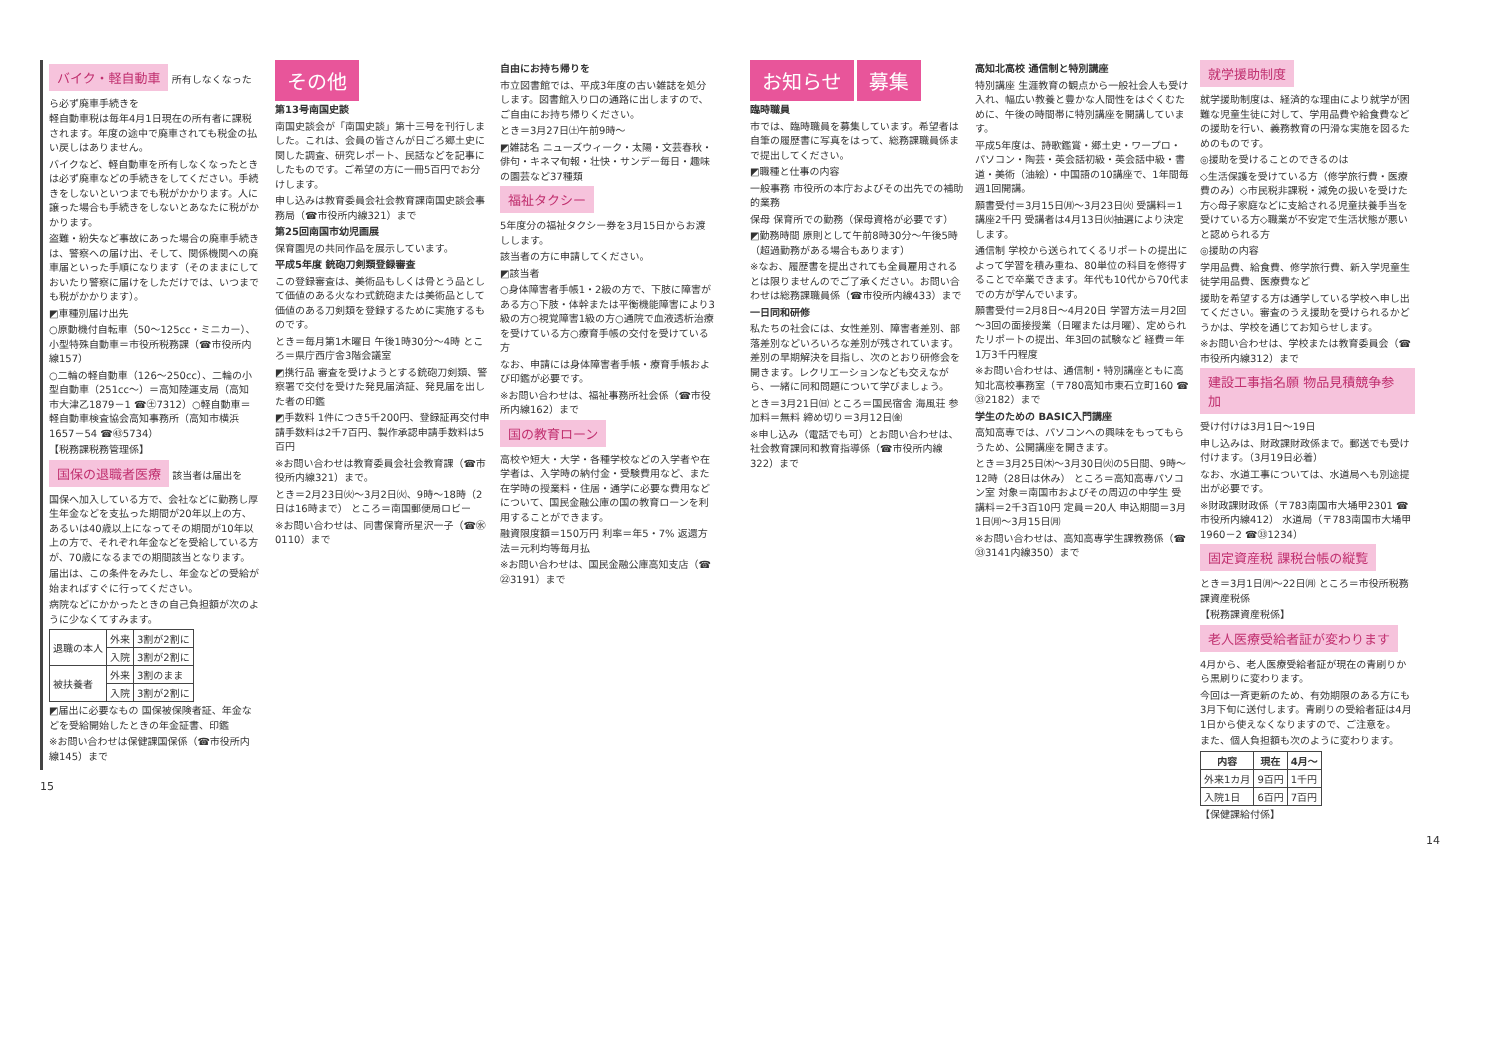バイク・軽自動車
所有しなくなったら必ず廃車手続きを
軽自動車税は毎年4月1日現在の所有者に課税されます。年度の途中で廃車されても税金の払い戻しはありません。
バイクなど、軽自動車を所有しなくなったときは必ず廃車などの手続きをしてください。手続きをしないといつまでも税がかかります。人に譲った場合も手続きをしないとあなたに税がかかります。
盗難・紛失など事故にあった場合の廃車手続きは、警察への届け出、そして、関係機関への廃車届といった手順になります（そのままにしておいたり警察に届けをしただけでは、いつまでも税がかかります）。
◩車種別届け出先
○原動機付自転車（50～125cc・ミニカー）、小型特殊自動車＝市役所税務課（☎市役所内線157）
○二輪の軽自動車（126～250cc）、二輪の小型自動車（251cc～）＝高知陸運支局（高知市大津乙1879－1 ☎㊏7312）○軽自動車＝軽自動車検査協会高知事務所（高知市横浜1657－54 ☎㊸5734）
【税務課税務管理係】
国保の退職者医療
該当者は届出を
国保へ加入している方で、会社などに勤務し厚生年金などを支払った期間が20年以上の方、あるいは40歳以上になってその期間が10年以上の方で、それぞれ年金などを受給している方が、70歳になるまでの期間該当となります。
届出は、この条件をみたし、年金などの受給が始まればすぐに行ってください。
病院などにかかったときの自己負担額が次のように少なくてすみます。
| 退職の本人 | 外来 | 3割が2割に |
| | 入院 | 3割が2割に |
| 被扶養者 | 外来 | 3割のまま |
| | 入院 | 3割が2割に |
◩届出に必要なもの 国保被保険者証、年金などを受給開始したときの年金証書、印鑑
※お問い合わせは保健課国保係（☎市役所内線145）まで
その他
第13号南国史談
南国史談会が「南国史談」第十三号を刊行しました。これは、会員の皆さんが日ごろ郷土史に関した調査、研究レポート、民話などを記事にしたものです。ご希望の方に一冊5百円でお分けします。
申し込みは教育委員会社会教育課南国史談会事務局（☎市役所内線321）まで
第25回南国市幼児画展
保育園児の共同作品を展示しています。
平成5年度 銃砲刀剣類登録審査
この登録審査は、美術品もしくは骨とう品として価値のある火なわ式銃砲または美術品として価値のある刀剣類を登録するために実施するものです。
とき＝毎月第1木曜日 午後1時30分～4時 ところ＝県庁西庁舎3階会議室
◩携行品 審査を受けようとする銃砲刀剣類、警察署で交付を受けた発見届済証、発見届を出した者の印鑑
◩手数料 1件につき5千200円、登録証再交付申請手数料は2千7百円、製作承認申請手数料は5百円
※お問い合わせは教育委員会社会教育課（☎市役所内線321）まで。
とき＝2月23日㈫～3月2日㈫、9時～18時（2日は16時まで） ところ＝南国郵便局ロビー
※お問い合わせは、同書保育所星沢一子（☎㊌0110）まで
自由にお持ち帰りを
市立図書館では、平成3年度の古い雑誌を処分します。図書館入り口の通路に出しますので、ご自由にお持ち帰りください。
とき＝3月27日㈯午前9時～
◩雑誌名 ニューズウィーク・太陽・文芸春秋・俳句・キネマ旬報・壮快・サンデー毎日・趣味の園芸など37種類
福祉タクシー
5年度分の福祉タクシー券を3月15日からお渡しします。
該当者の方に申請してください。
◩該当者
○身体障害者手帳1・2級の方で、下肢に障害がある方○下肢・体幹または平衡機能障害により3級の方○視覚障害1級の方○通院で血液透析治療を受けている方○療育手帳の交付を受けている方
なお、申請には身体障害者手帳・療育手帳および印鑑が必要です。
※お問い合わせは、福祉事務所社会係（☎市役所内線162）まで
国の教育ローン
高校や短大・大学・各種学校などの入学者や在学者は、入学時の納付金・受験費用など、また在学時の授業料・住居・通学に必要な費用などについて、国民金融公庫の国の教育ローンを利用することができます。
融資限度額＝150万円 利率＝年5・7% 返還方法＝元利均等毎月払
※お問い合わせは、国民金融公庫高知支店（☎㉒3191）まで
15
お知らせ 募集
臨時職員
市では、臨時職員を募集しています。希望者は自筆の履歴書に写真をはって、総務課職員係まで提出してください。
◩職種と仕事の内容
一般事務 市役所の本庁およびその出先での補助的業務
保母 保育所での勤務（保母資格が必要です）
◩勤務時間 原則として午前8時30分～午後5時（超過勤務がある場合もあります）
※なお、履歴書を提出されても全員雇用されるとは限りませんのでご了承ください。お問い合わせは総務課職員係（☎市役所内線433）まで
一日同和研修
私たちの社会には、女性差別、障害者差別、部落差別などいろいろな差別が残されています。差別の早期解決を目指し、次のとおり研修会を開きます。レクリエーションなども交えながら、一緒に同和問題について学びましょう。
とき＝3月21日㈰ ところ＝国民宿舎 海風荘 参加料＝無料 締め切り＝3月12日㈮
※申し込み（電話でも可）とお問い合わせは、社会教育課同和教育指導係（☎市役所内線322）まで
高知北高校 通信制と特別講座
特別講座 生涯教育の観点から一般社会人も受け入れ、幅広い教養と豊かな人間性をはぐくむために、午後の時間帯に特別講座を開講しています。
平成5年度は、詩歌鑑賞・郷土史・ワープロ・パソコン・陶芸・英会話初級・英会話中級・書道・美術（油絵）・中国語の10講座で、1年間毎週1回開講。
願書受付＝3月15日㈪～3月23日㈫ 受講料＝1講座2千円 受講者は4月13日㈫抽選により決定します。
通信制 学校から送られてくるリポートの提出によって学習を積み重ね、80単位の科目を修得することで卒業できます。年代も10代から70代までの方が学んでいます。
願書受付＝2月8日～4月20日 学習方法＝月2回～3回の面接授業（日曜または月曜）、定められたリポートの提出、年3回の試験など 経費＝年1万3千円程度
※お問い合わせは、通信制・特別講座ともに高知北高校事務室（〒780高知市東石立町160 ☎㉝2182）まで
学生のための BASIC入門講座
高知高専では、パソコンへの興味をもってもらうため、公開講座を開きます。
とき＝3月25日㈭～3月30日㈫の5日間、9時～12時（28日は休み） ところ＝高知高専パソコン室 対象＝南国市およびその周辺の中学生 受講料＝2千3百10円 定員＝20人 申込期間＝3月1日㈪～3月15日㈪
※お問い合わせは、高知高専学生課教務係（☎㉝3141内線350）まで
就学援助制度
就学援助制度は、経済的な理由により就学が困難な児童生徒に対して、学用品費や給食費などの援助を行い、義務教育の円滑な実施を図るためのものです。
◎援助を受けることのできるのは
◇生活保護を受けている方（修学旅行費・医療費のみ）◇市民税非課税・減免の扱いを受けた方◇母子家庭などに支給される児童扶養手当を受けている方◇職業が不安定で生活状態が悪いと認められる方
◎援助の内容
学用品費、給食費、修学旅行費、新入学児童生徒学用品費、医療費など
援助を希望する方は通学している学校へ申し出てください。審査のうえ援助を受けられるかどうかは、学校を通じてお知らせします。
※お問い合わせは、学校または教育委員会（☎市役所内線312）まで
建設工事指名願 物品見積競争参加
受け付けは3月1日～19日
申し込みは、財政課財政係まで。郵送でも受け付けます。（3月19日必着）
なお、水道工事については、水道局へも別途提出が必要です。
※財政課財政係（〒783南国市大埇甲2301 ☎市役所内線412） 水道局（〒783南国市大埇甲1960－2 ☎㉝1234）
固定資産税 課税台帳の縦覧
とき＝3月1日㈪～22日㈪ ところ＝市役所税務課資産税係
【税務課資産税係】
老人医療受給者証が変わります
4月から、老人医療受給者証が現在の青刷りから黒刷りに変わります。
今回は一斉更新のため、有効期限のある方にも3月下旬に送付します。青刷りの受給者証は4月1日から使えなくなりますので、ご注意を。
また、個人負担額も次のように変わります。
| 内容 | 現在 | 4月～ |
| --- | --- | --- |
| 外来1カ月 | 9百円 | 1千円 |
| 入院1日 | 6百円 | 7百円 |
【保健課給付係】
14